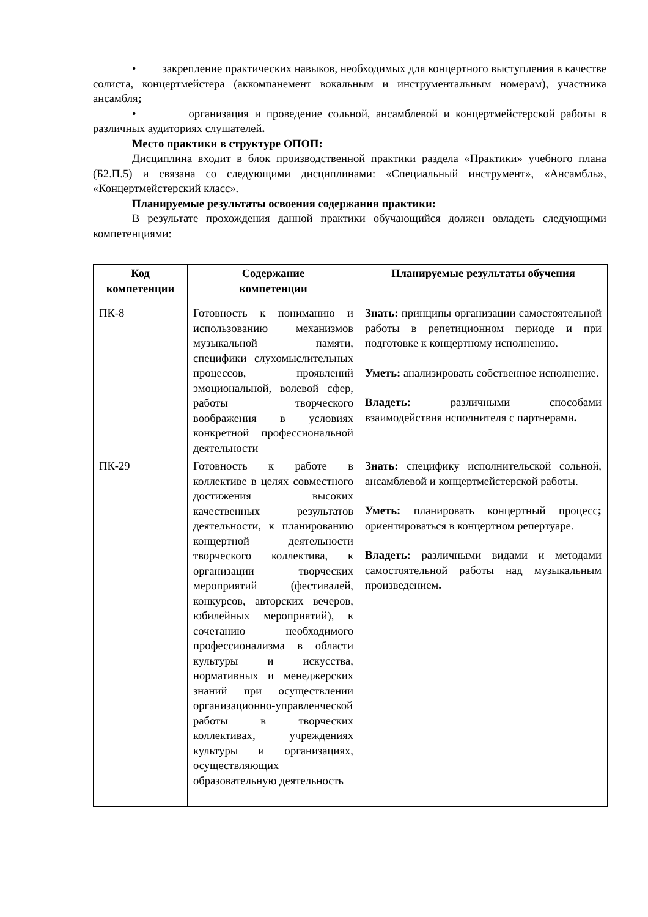• закрепление практических навыков, необходимых для концертного выступления в качестве солиста, концертмейстера (аккомпанемент вокальным и инструментальным номерам), участника ансамбля;
• организация и проведение сольной, ансамблевой и концертмейстерской работы в различных аудиториях слушателей.
Место практики в структуре ОПОП:
Дисциплина входит в блок производственной практики раздела «Практики» учебного плана (Б2.П.5) и связана со следующими дисциплинами: «Специальный инструмент», «Ансамбль», «Концертмейстерский класс».
Планируемые результаты освоения содержания практики:
В результате прохождения данной практики обучающийся должен овладеть следующими компетенциями:
| Код компетенции | Содержание компетенции | Планируемые результаты обучения |
| --- | --- | --- |
| ПК-8 | Готовность к пониманию и использованию механизмов музыкальной памяти, специфики слухомыслительных процессов, проявлений эмоциональной, волевой сфер, работы творческого воображения в условиях конкретной профессиональной деятельности | Знать: принципы организации самостоятельной работы в репетиционном периоде и при подготовке к концертному исполнению. Уметь: анализировать собственное исполнение. Владеть: различными способами взаимодействия исполнителя с партнерами . |
| ПК-29 | Готовность к работе в коллективе в целях совместного достижения высоких качественных результатов деятельности, к планированию концертной деятельности творческого коллектива, к организации творческих мероприятий (фестивалей, конкурсов, авторских вечеров, юбилейных мероприятий), к сочетанию необходимого профессионализма в области культуры и искусства, нормативных и менеджерских знаний при осуществлении организационно-управленческой работы в творческих коллективах, учреждениях культуры и организациях, осуществляющих образовательную деятельность | Знать: специфику исполнительской сольной, ансамблевой и концертмейстерской работы. Уметь: планировать концертный процесс ; ориентироваться в концертном репертуаре. Владеть: различными видами и методами самостоятельной работы над музыкальным произведением . |